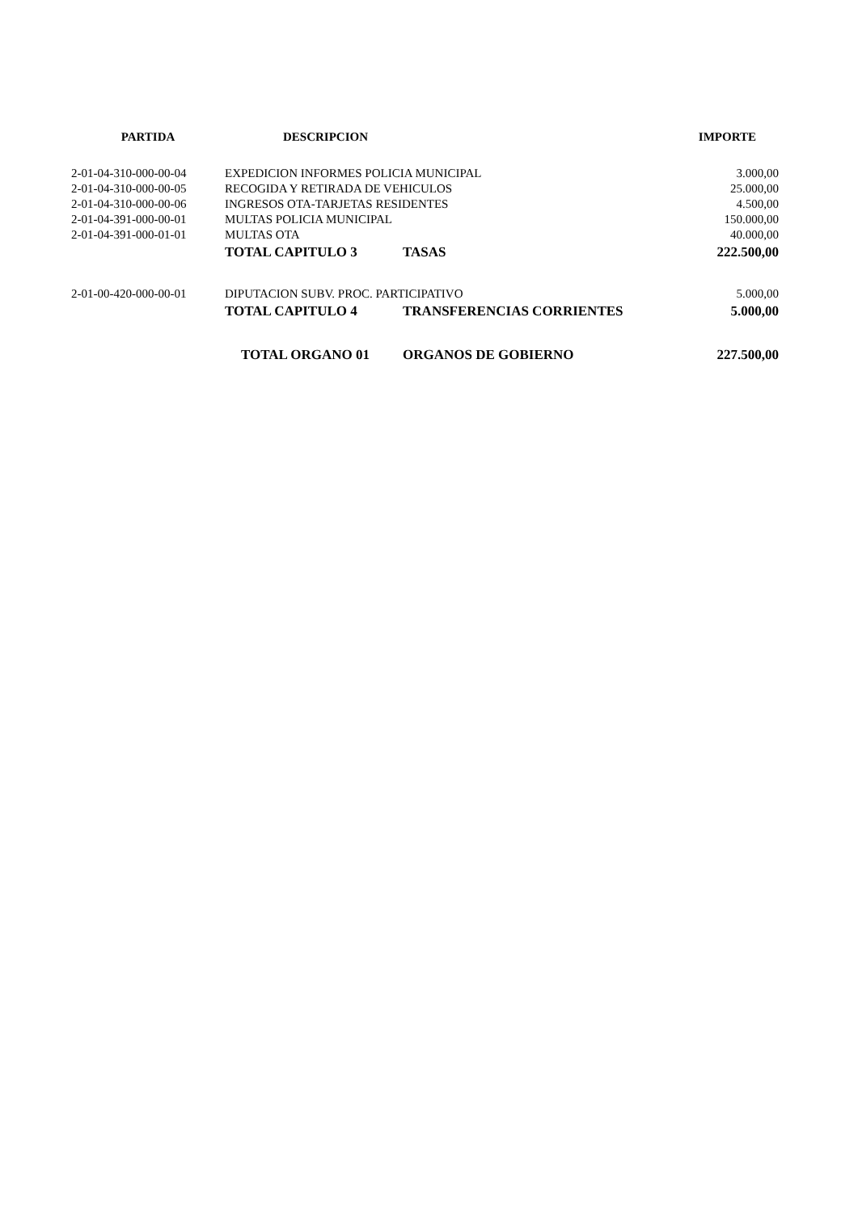| PARTIDA | DESCRIPCION | | IMPORTE |
| --- | --- | --- | --- |
| 2-01-04-310-000-00-04 | EXPEDICION INFORMES POLICIA MUNICIPAL | | 3.000,00 |
| 2-01-04-310-000-00-05 | RECOGIDA Y RETIRADA DE VEHICULOS | | 25.000,00 |
| 2-01-04-310-000-00-06 | INGRESOS OTA-TARJETAS RESIDENTES | | 4.500,00 |
| 2-01-04-391-000-00-01 | MULTAS POLICIA MUNICIPAL | | 150.000,00 |
| 2-01-04-391-000-01-01 | MULTAS OTA | | 40.000,00 |
| | TOTAL CAPITULO 3 | TASAS | 222.500,00 |
| 2-01-00-420-000-00-01 | DIPUTACION SUBV. PROC. PARTICIPATIVO | | 5.000,00 |
| | TOTAL CAPITULO 4 | TRANSFERENCIAS CORRIENTES | 5.000,00 |
| | TOTAL ORGANO 01 | ORGANOS DE GOBIERNO | 227.500,00 |